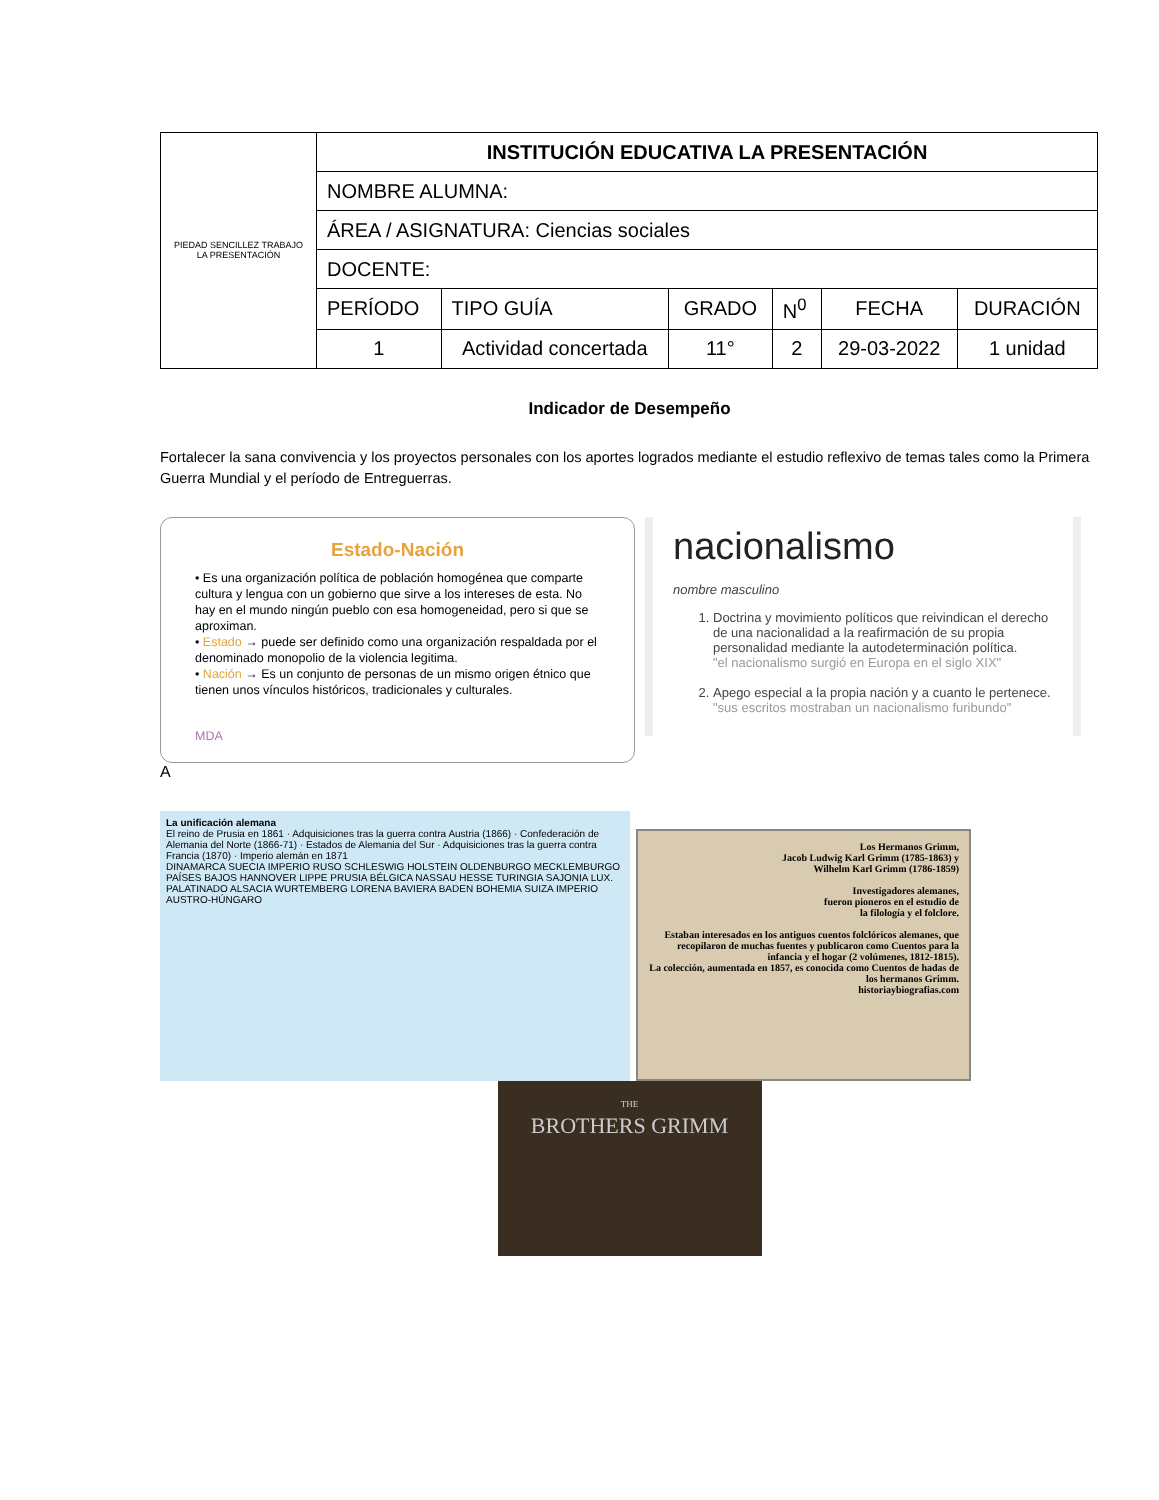| PIEDAD SENCILLEZ TRABAJO LA PRESENTACIÓN | INSTITUCIÓN EDUCATIVA LA PRESENTACIÓN | | | | | |
| | NOMBRE ALUMNA: | | | | | |
| | ÁREA / ASIGNATURA: Ciencias sociales | | | | | |
| | DOCENTE: | | | | | |
| | PERÍODO | TIPO GUÍA | GRADO | N<sup>0</sup> | FECHA | DURACIÓN |
| | 1 | Actividad concertada | 11° | 2 | 29-03-2022 | 1 unidad |
Indicador de Desempeño
Fortalecer la sana convivencia y los proyectos personales con los aportes logrados mediante el estudio reflexivo de temas tales como la Primera Guerra Mundial y el período de Entreguerras.
Estado-Nación
• Es una organización política de población homogénea que comparte cultura y lengua con un gobierno que sirve a los intereses de esta. No hay en el mundo ningún pueblo con esa homogeneidad, pero si que se aproximan.
• Estado → puede ser definido como una organización respaldada por el denominado monopolio de la violencia legitima.
• Nación → Es un conjunto de personas de un mismo origen étnico que tienen unos vínculos históricos, tradicionales y culturales.
MDA
A
nacionalismo
nombre masculino
1. Doctrina y movimiento políticos que reivindican el derecho de una nacionalidad a la reafirmación de su propia personalidad mediante la autodeterminación política.
"el nacionalismo surgió en Europa en el siglo XIX"
2. Apego especial a la propia nación y a cuanto le pertenece.
"sus escritos mostraban un nacionalismo furibundo"
La unificación alemana
El reino de Prusia en 1861 · Adquisiciones tras la guerra contra Austria (1866) · Confederación de Alemania del Norte (1866-71) · Estados de Alemania del Sur · Adquisiciones tras la guerra contra Francia (1870) · Imperio alemán en 1871
DINAMARCA SUECIA IMPERIO RUSO SCHLESWIG HOLSTEIN OLDENBURGO MECKLEMBURGO PAÍSES BAJOS HANNOVER LIPPE PRUSIA BÉLGICA NASSAU HESSE TURINGIA SAJONIA LUX. PALATINADO ALSACIA WURTEMBERG LORENA BAVIERA BADEN BOHEMIA SUIZA IMPERIO AUSTRO-HÚNGARO
Los Hermanos Grimm,
Jacob Ludwig Karl Grimm (1785-1863) y
Wilhelm Karl Grimm (1786-1859)
Investigadores alemanes,
fueron pioneros en el estudio de
la filología y el folclore.
Estaban interesados en los antiguos cuentos folclóricos alemanes, que recopilaron de muchas fuentes y publicaron como Cuentos para la infancia y el hogar (2 volúmenes, 1812-1815).
La colección, aumentada en 1857, es conocida como Cuentos de hadas de los hermanos Grimm.
historiaybiografias.com
THE
BROTHERS GRIMM